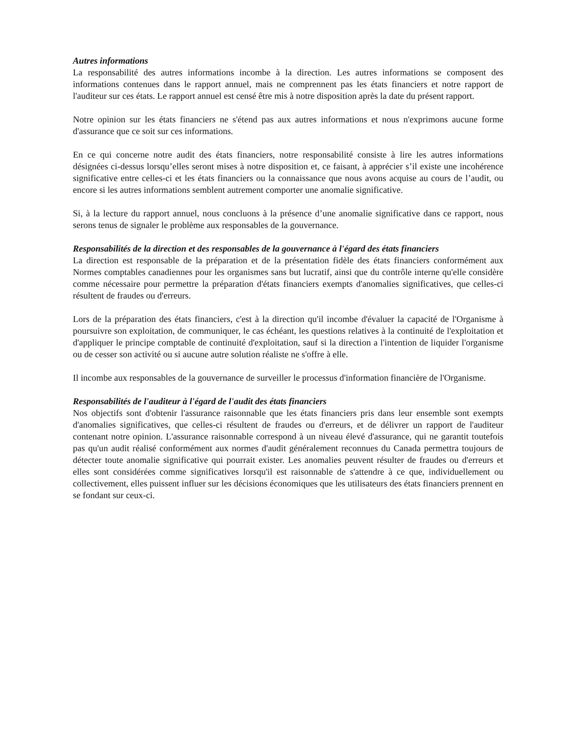Autres informations
La responsabilité des autres informations incombe à la direction. Les autres informations se composent des informations contenues dans le rapport annuel, mais ne comprennent pas les états financiers et notre rapport de l'auditeur sur ces états. Le rapport annuel est censé être mis à notre disposition après la date du présent rapport.
Notre opinion sur les états financiers ne s'étend pas aux autres informations et nous n'exprimons aucune forme d'assurance que ce soit sur ces informations.
En ce qui concerne notre audit des états financiers, notre responsabilité consiste à lire les autres informations désignées ci-dessus lorsqu’elles seront mises à notre disposition et, ce faisant, à apprécier s’il existe une incohérence significative entre celles-ci et les états financiers ou la connaissance que nous avons acquise au cours de l’audit, ou encore si les autres informations semblent autrement comporter une anomalie significative.
Si, à la lecture du rapport annuel, nous concluons à la présence d’une anomalie significative dans ce rapport, nous serons tenus de signaler le problème aux responsables de la gouvernance.
Responsabilités de la direction et des responsables de la gouvernance à l'égard des états financiers
La direction est responsable de la préparation et de la présentation fidèle des états financiers conformément aux Normes comptables canadiennes pour les organismes sans but lucratif, ainsi que du contrôle interne qu'elle considère comme nécessaire pour permettre la préparation d'états financiers exempts d'anomalies significatives, que celles-ci résultent de fraudes ou d'erreurs.
Lors de la préparation des états financiers, c'est à la direction qu'il incombe d'évaluer la capacité de l'Organisme à poursuivre son exploitation, de communiquer, le cas échéant, les questions relatives à la continuité de l'exploitation et d'appliquer le principe comptable de continuité d'exploitation, sauf si la direction a l'intention de liquider l'organisme ou de cesser son activité ou si aucune autre solution réaliste ne s'offre à elle.
Il incombe aux responsables de la gouvernance de surveiller le processus d'information financière de l'Organisme.
Responsabilités de l'auditeur à l'égard de l'audit des états financiers
Nos objectifs sont d'obtenir l'assurance raisonnable que les états financiers pris dans leur ensemble sont exempts d'anomalies significatives, que celles-ci résultent de fraudes ou d'erreurs, et de délivrer un rapport de l'auditeur contenant notre opinion. L'assurance raisonnable correspond à un niveau élevé d'assurance, qui ne garantit toutefois pas qu'un audit réalisé conformément aux normes d'audit généralement reconnues du Canada permettra toujours de détecter toute anomalie significative qui pourrait exister. Les anomalies peuvent résulter de fraudes ou d'erreurs et elles sont considérées comme significatives lorsqu'il est raisonnable de s'attendre à ce que, individuellement ou collectivement, elles puissent influer sur les décisions économiques que les utilisateurs des états financiers prennent en se fondant sur ceux-ci.